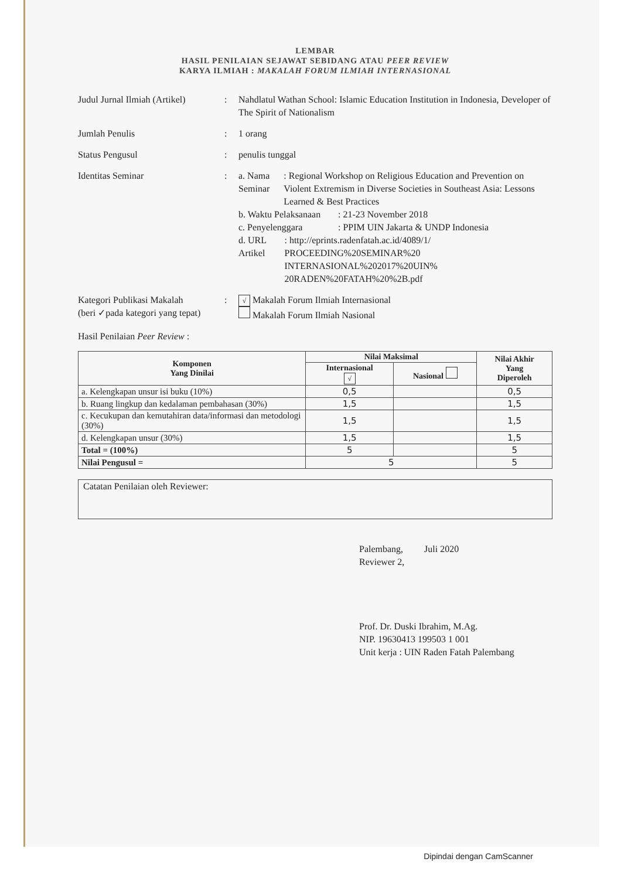LEMBAR
HASIL PENILAIAN SEJAWAT SEBIDANG ATAU PEER REVIEW
KARYA ILMIAH : MAKALAH FORUM ILMIAH INTERNASIONAL
Judul Jurnal Ilmiah (Artikel)
: Nahdlatul Wathan School: Islamic Education Institution in Indonesia, Developer of The Spirit of Nationalism
Jumlah Penulis : 1 orang
Status Pengusul : penulis tunggal
Identitas Seminar : a. Nama Seminar : Regional Workshop on Religious Education and Prevention on Violent Extremism in Diverse Societies in Southeast Asia: Lessons Learned & Best Practices
b. Waktu Pelaksanaan
: 21-23 November 2018
c. Penyelenggara : PPIM UIN Jakarta & UNDP Indonesia
d. URL Artikel : http://eprints.radenfatah.ac.id/4089/1/ PROCEEDING%20SEMINAR%20 INTERNASIONAL%202017%20UIN% 20RADEN%20FATAH%20%2B.pdf
Kategori Publikasi Makalah
(beri ✓pada kategori yang tepat)
:
√ Makalah Forum Ilmiah Internasional
Makalah Forum Ilmiah Nasional
Hasil Penilaian Peer Review :
| Komponen Yang Dinilai | Nilai Maksimal | | Nilai Akhir Yang Diperoleh |
| --- | --- | --- | --- |
| | Internasional √ | Nasional | |
| a. Kelengkapan unsur isi buku (10%) | 0,5 | | 0,5 |
| b. Ruang lingkup dan kedalaman pembahasan (30%) | 1,5 | | 1,5 |
| c. Kecukupan dan kemutahiran data/informasi dan metodologi (30%) | 1,5 | | 1,5 |
| d. Kelengkapan unsur (30%) | 1,5 | | 1,5 |
| Total = (100%) | 5 | | 5 |
| Nilai Pengusul = | 5 | | 5 |
Catatan Penilaian oleh Reviewer:
Palembang, Juli 2020
Reviewer 2,
Prof. Dr. Duski Ibrahim, M.Ag.
NIP. 19630413 199503 1 001
Unit kerja : UIN Raden Fatah Palembang
Dipindai dengan CamScanner